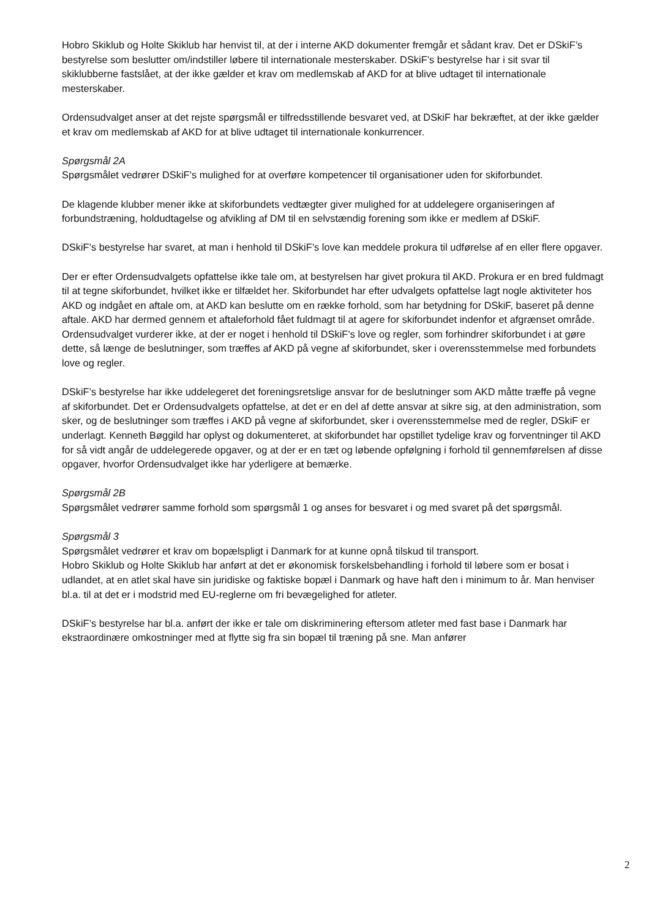Hobro Skiklub og Holte Skiklub har henvist til, at der i interne AKD dokumenter fremgår et sådant krav. Det er DSkiF’s bestyrelse som beslutter om/indstiller løbere til internationale mesterskaber. DSkiF’s bestyrelse har i sit svar til skiklubberne fastslået, at der ikke gælder et krav om medlemskab af AKD for at blive udtaget til internationale mesterskaber.
Ordensudvalget anser at det rejste spørgsmål er tilfredsstillende besvaret ved, at DSkiF har bekræftet, at der ikke gælder et krav om medlemskab af AKD for at blive udtaget til internationale konkurrencer.
Spørgsmål 2A
Spørgsmålet vedrører DSkiF’s mulighed for at overføre kompetencer til organisationer uden for skiforbundet.
De klagende klubber mener ikke at skiforbundets vedtægter giver mulighed for at uddelegere organiseringen af forbundstræning, holdudtagelse og afvikling af DM til en selvstændig forening som ikke er medlem af DSkiF.
DSkiF’s bestyrelse har svaret, at man i henhold til DSkiF’s love kan meddele prokura til udførelse af en eller flere opgaver.
Der er efter Ordensudvalgets opfattelse ikke tale om, at bestyrelsen har givet prokura til AKD. Prokura er en bred fuldmagt til at tegne skiforbundet, hvilket ikke er tilfældet her. Skiforbundet har efter udvalgets opfattelse lagt nogle aktiviteter hos AKD og indgået en aftale om, at AKD kan beslutte om en række forhold, som har betydning for DSkiF, baseret på denne aftale. AKD har dermed gennem et aftaleforhold fået fuldmagt til at agere for skiforbundet indenfor et afgrænset område. Ordensudvalget vurderer ikke, at der er noget i henhold til DSkiF’s love og regler, som forhindrer skiforbundet i at gøre dette, så længe de beslutninger, som træffes af AKD på vegne af skiforbundet, sker i overensstemmelse med forbundets love og regler.
DSkiF’s bestyrelse har ikke uddelegeret det foreningsretslige ansvar for de beslutninger som AKD måtte træffe på vegne af skiforbundet. Det er Ordensudvalgets opfattelse, at det er en del af dette ansvar at sikre sig, at den administration, som sker, og de beslutninger som træffes i AKD på vegne af skiforbundet, sker i overensstemmelse med de regler, DSkiF er underlagt. Kenneth Bøggild har oplyst og dokumenteret, at skiforbundet har opstillet tydelige krav og forventninger til AKD for så vidt angår de uddelegerede opgaver, og at der er en tæt og løbende opfølgning i forhold til gennemførelsen af disse opgaver, hvorfor Ordensudvalget ikke har yderligere at bemærke.
Spørgsmål 2B
Spørgsmålet vedrører samme forhold som spørgsmål 1 og anses for besvaret i og med svaret på det spørgsmål.
Spørgsmål 3
Spørgsmålet vedrører et krav om bopælspligt i Danmark for at kunne opnå tilskud til transport.
Hobro Skiklub og Holte Skiklub har anført at det er økonomisk forskelsbehandling i forhold til løbere som er bosat i udlandet, at en atlet skal have sin juridiske og faktiske bopæl i Danmark og have haft den i minimum to år. Man henviser bl.a. til at det er i modstrid med EU-reglerne om fri bevægelighed for atleter.
DSkiF’s bestyrelse har bl.a. anført der ikke er tale om diskriminering eftersom atleter med fast base i Danmark har ekstraordinære omkostninger med at flytte sig fra sin bopæl til træning på sne. Man anfører
2